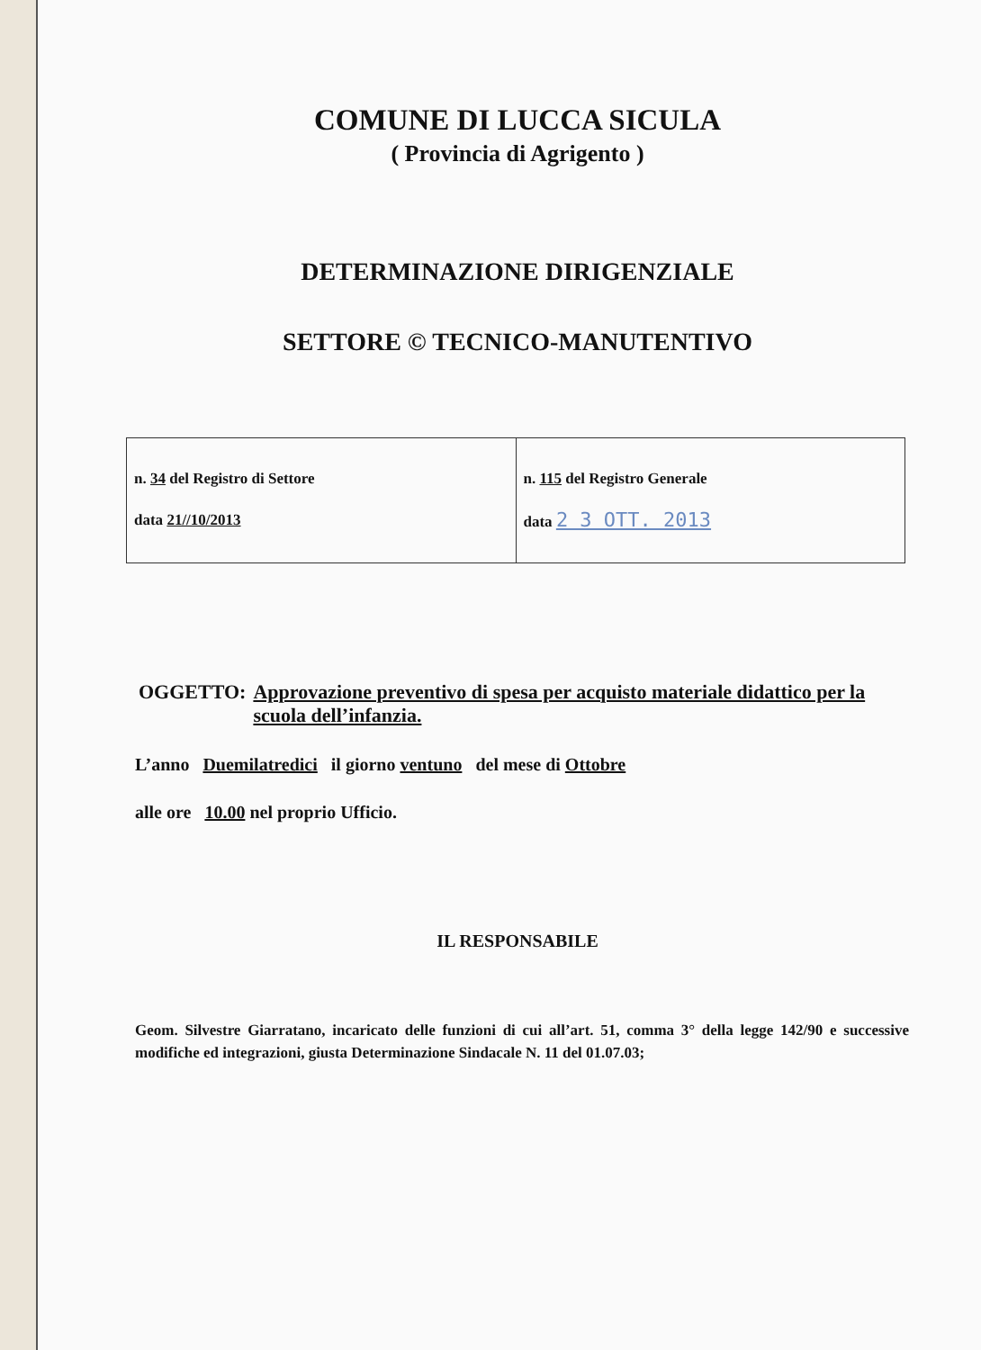COMUNE DI LUCCA SICULA
( Provincia di Agrigento )
DETERMINAZIONE DIRIGENZIALE
SETTORE © TECNICO-MANUTENTIVO
| n. 34 del Registro di Settore data 21//10/2013 | n. 115 del Registro Generale data 2 3 OTT. 2013 |
OGGETTO: Approvazione preventivo di spesa per acquisto materiale didattico per la scuola dell’infanzia.
L’anno Duemilatredici il giorno ventuno del mese di Ottobre
alle ore 10.00 nel proprio Ufficio.
IL RESPONSABILE
Geom. Silvestre Giarratano, incaricato delle funzioni di cui all’art. 51, comma 3° della legge 142/90 e successive modifiche ed integrazioni, giusta Determinazione Sindacale N. 11 del 01.07.03;